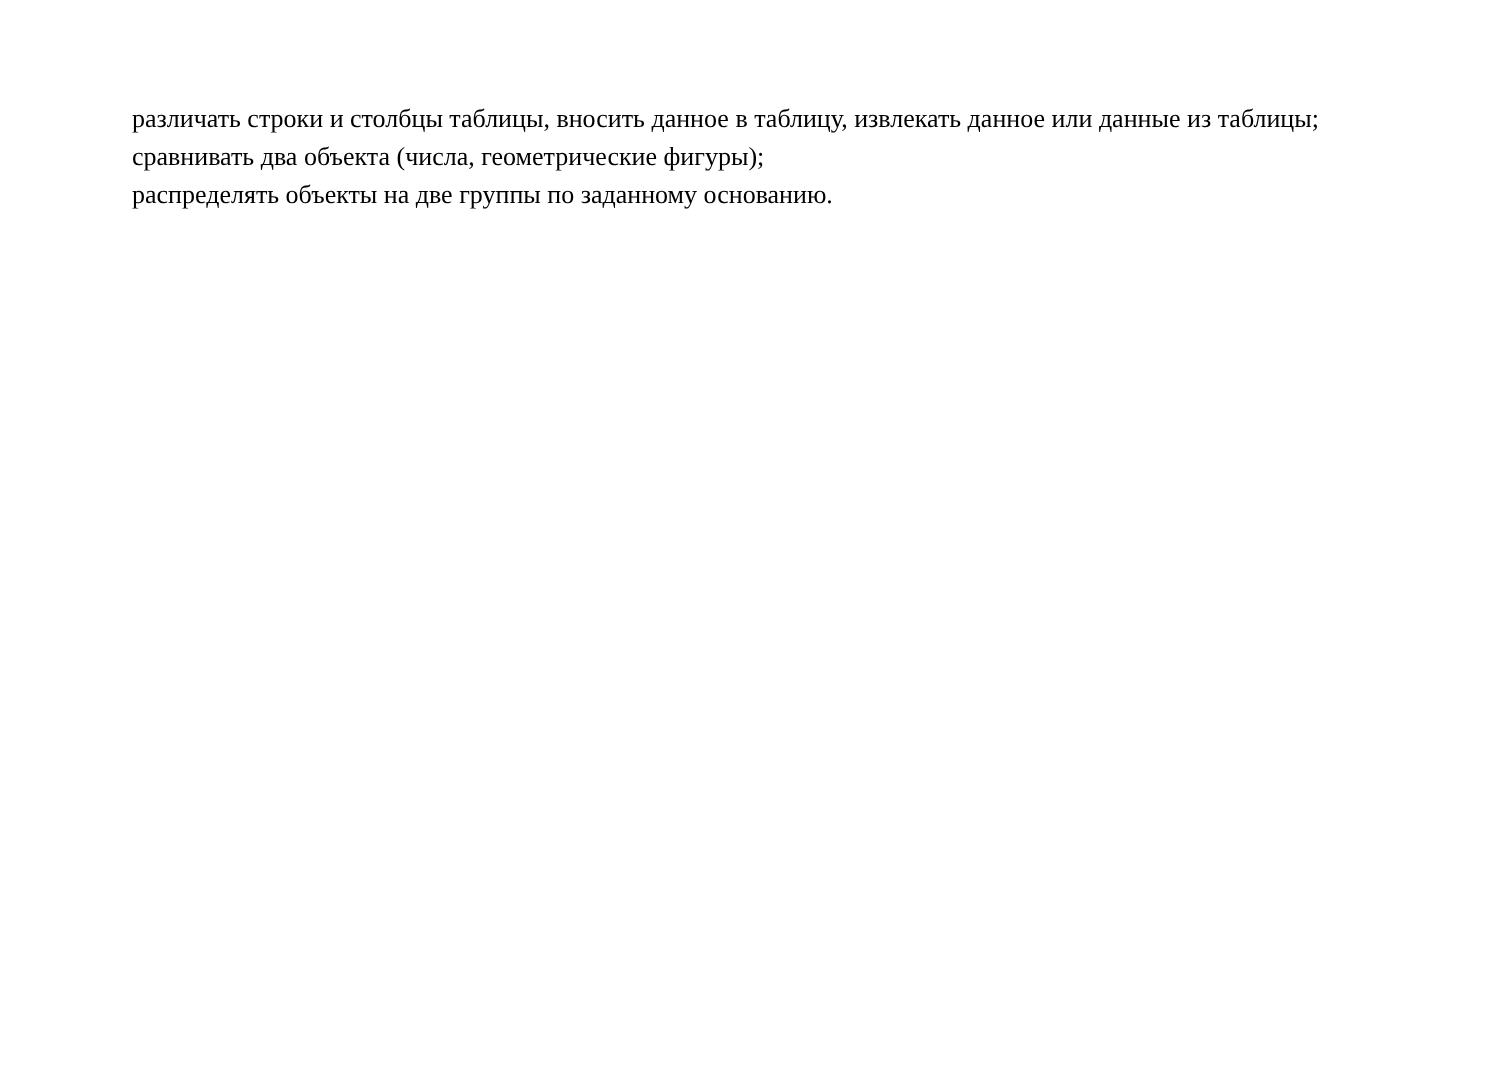различать строки и столбцы таблицы, вносить данное в таблицу, извлекать данное или данные из таблицы;
сравнивать два объекта (числа, геометрические фигуры);
распределять объекты на две группы по заданному основанию.